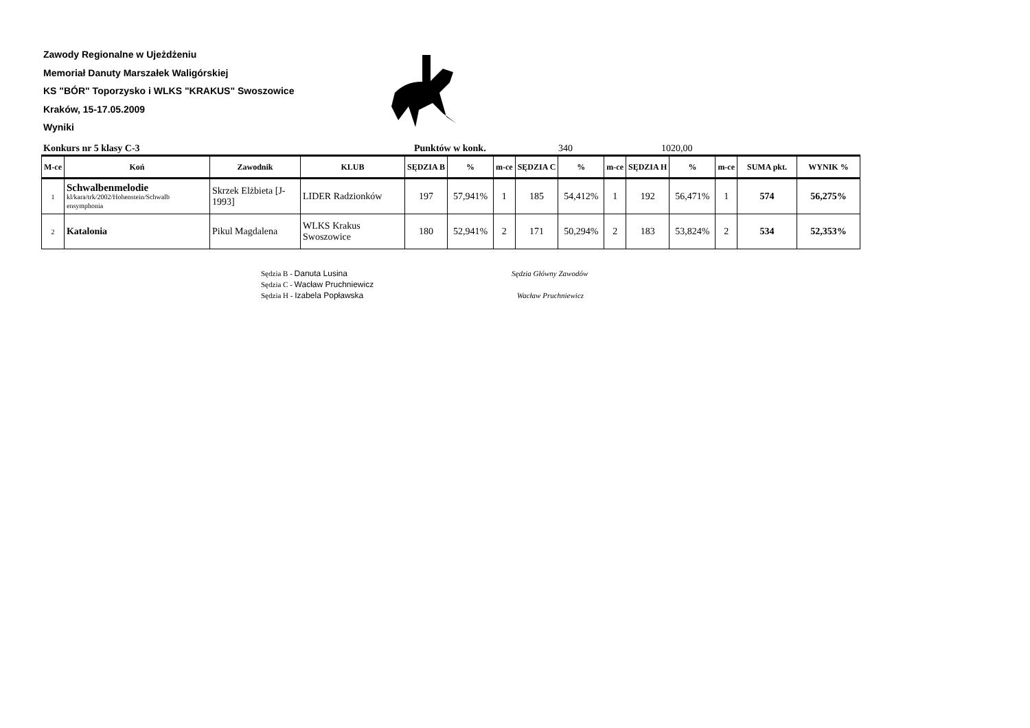Zawody Regionalne w Ujeżdżeniu
Memoriał Danuty Marszałek Waligórskiej
KS "BÓR" Toporzysko i WLKS "KRAKUS" Swoszowice
Kraków, 15-17.05.2009
Wyniki
Konkurs nr 5 klasy C-3 Punktów w konk. 340 1020,00
| M-ce | Koń | Zawodnik | KLUB | SĘDZIA B | % | m-ce | SĘDZIA C | % | m-ce | SĘDZIA H | % | m-ce | SUMA pkt. | WYNIK % |
| --- | --- | --- | --- | --- | --- | --- | --- | --- | --- | --- | --- | --- | --- | --- |
| 1 | Schwalbenmelodie kl/kara/trk/2002/Hohenstein/Schwalb ensymphonia | Skrzek Elżbieta [J-1993] | LIDER Radzionków | 197 | 57,941% | 1 | 185 | 54,412% | 1 | 192 | 56,471% | 1 | 574 | 56,275% |
| 2 | Katalonia | Pikul Magdalena | WLKS Krakus Swoszowice | 180 | 52,941% | 2 | 171 | 50,294% | 2 | 183 | 53,824% | 2 | 534 | 52,353% |
Sędzia B - Danuta Lusina
Sędzia C - Wacław Pruchniewicz
Sędzia H - Izabela Popławska
Sędzia Główny Zawodów
Wacław Pruchniewicz